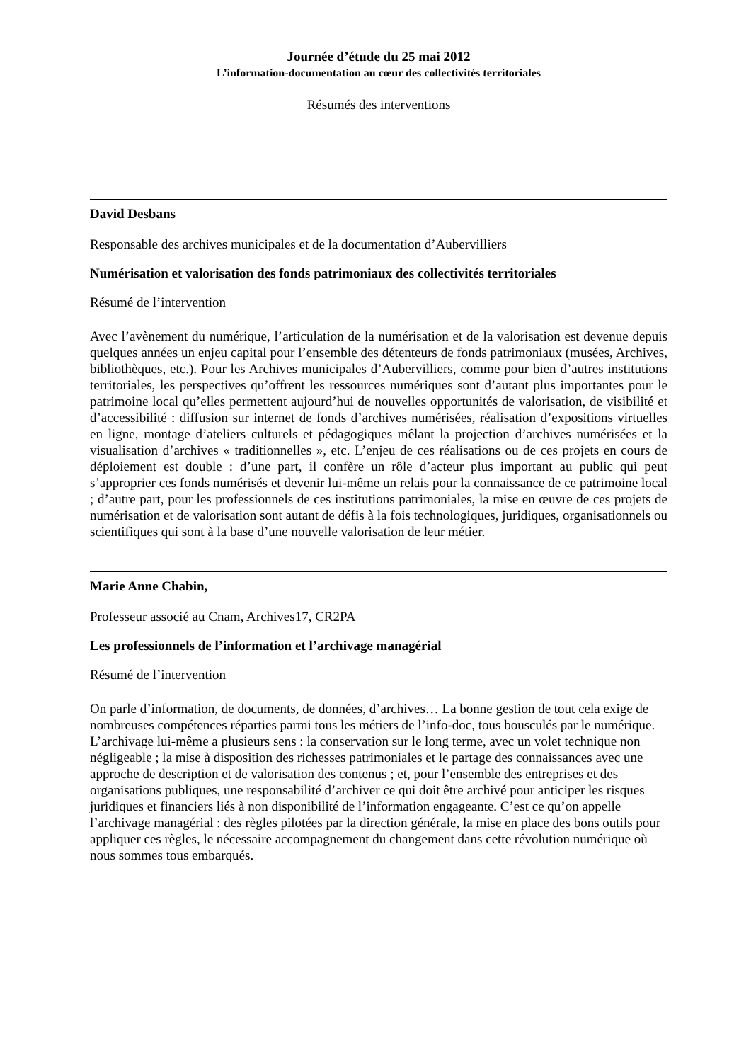Journée d’étude du 25 mai 2012
L’information-documentation au cœur des collectivités territoriales
Résumés des interventions
David Desbans
Responsable des archives municipales et de la documentation d’Aubervilliers
Numérisation et valorisation des fonds patrimoniaux des collectivités territoriales
Résumé de l’intervention
Avec l’avènement du numérique, l’articulation de la numérisation et de la valorisation est devenue depuis quelques années un enjeu capital pour l’ensemble des détenteurs de fonds patrimoniaux (musées, Archives, bibliothèques, etc.). Pour les Archives municipales d’Aubervilliers, comme pour bien d’autres institutions territoriales, les perspectives qu’offrent les ressources numériques sont d’autant plus importantes pour le patrimoine local qu’elles permettent aujourd’hui de nouvelles opportunités de valorisation, de visibilité et d’accessibilité : diffusion sur internet de fonds d’archives numérisées, réalisation d’expositions virtuelles en ligne, montage d’ateliers culturels et pédagogiques mêlant la projection d’archives numérisées et la visualisation d’archives « traditionnelles », etc. L’enjeu de ces réalisations ou de ces projets en cours de déploiement est double : d’une part, il confère un rôle d’acteur plus important au public qui peut s’approprier ces fonds numérisés et devenir lui-même un relais pour la connaissance de ce patrimoine local ; d’autre part, pour les professionnels de ces institutions patrimoniales, la mise en œuvre de ces projets de numérisation et de valorisation sont autant de défis à la fois technologiques, juridiques, organisationnels ou scientifiques qui sont à la base d’une nouvelle valorisation de leur métier.
Marie Anne Chabin,
Professeur associé au Cnam, Archives17, CR2PA
Les professionnels de l’information et l’archivage managérial
Résumé de l’intervention
On parle d’information, de documents, de données, d’archives… La bonne gestion de tout cela exige de nombreuses compétences réparties parmi tous les métiers de l’info-doc, tous bousculés par le numérique. L’archivage lui-même a plusieurs sens : la conservation sur le long terme, avec un volet technique non négligeable ; la mise à disposition des richesses patrimoniales et le partage des connaissances avec une approche de description et de valorisation des contenus ; et, pour l’ensemble des entreprises et des organisations publiques, une responsabilité d’archiver ce qui doit être archivé pour anticiper les risques juridiques et financiers liés à non disponibilité de l’information engageante. C’est ce qu’on appelle l’archivage managérial : des règles pilotées par la direction générale, la mise en place des bons outils pour appliquer ces règles, le nécessaire accompagnement du changement dans cette révolution numérique où nous sommes tous embarqués.